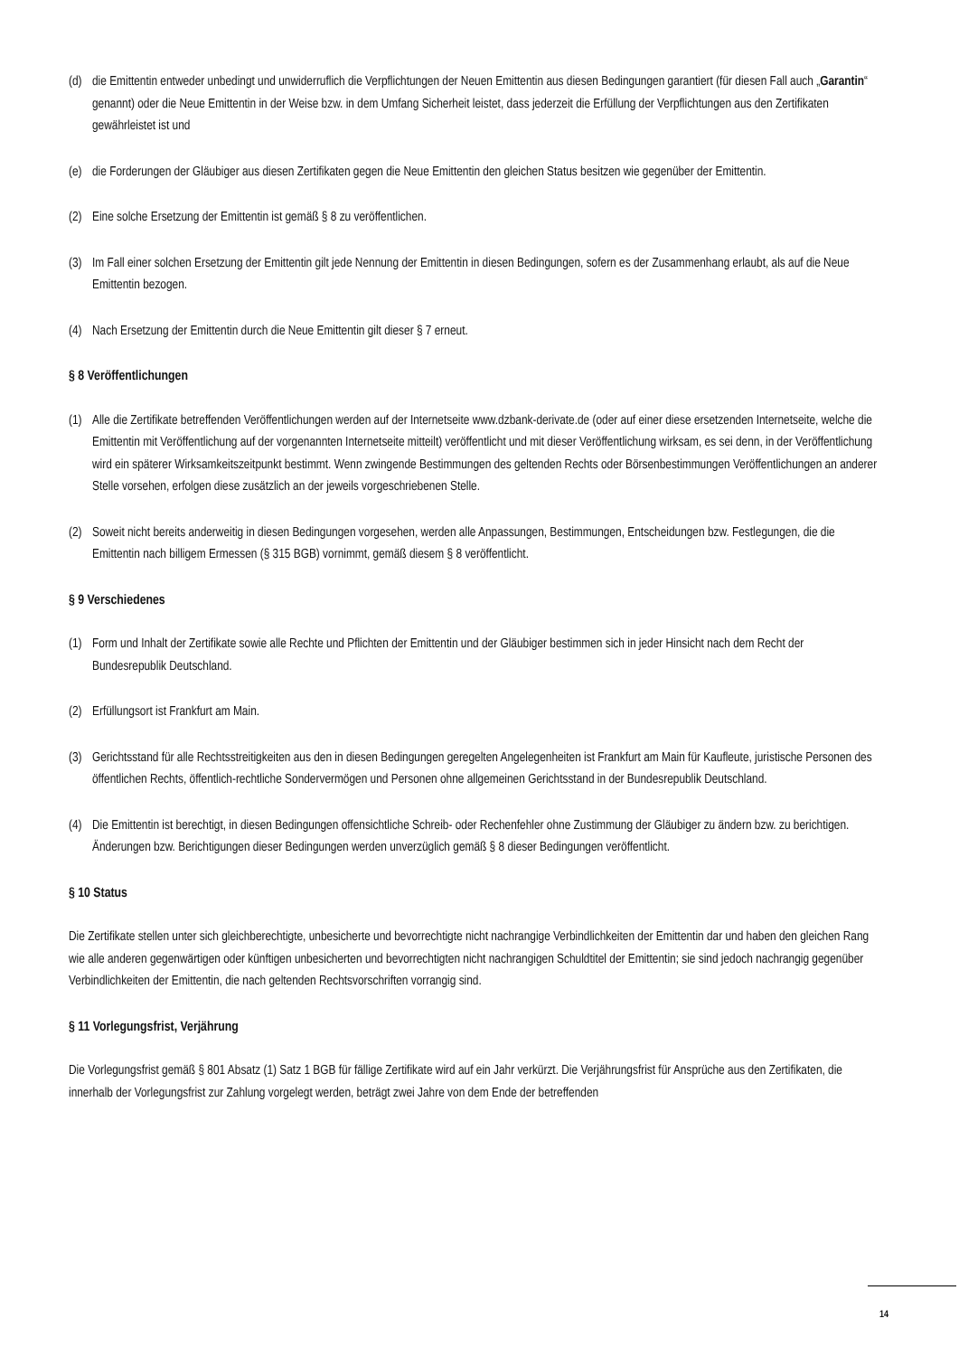(d) die Emittentin entweder unbedingt und unwiderruflich die Verpflichtungen der Neuen Emittentin aus diesen Bedingungen garantiert (für diesen Fall auch „Garantin“ genannt) oder die Neue Emittentin in der Weise bzw. in dem Umfang Sicherheit leistet, dass jederzeit die Erfüllung der Verpflichtungen aus den Zertifikaten gewährleistet ist und
(e) die Forderungen der Gläubiger aus diesen Zertifikaten gegen die Neue Emittentin den gleichen Status besitzen wie gegenüber der Emittentin.
(2) Eine solche Ersetzung der Emittentin ist gemäß § 8 zu veröffentlichen.
(3) Im Fall einer solchen Ersetzung der Emittentin gilt jede Nennung der Emittentin in diesen Bedingungen, sofern es der Zusammenhang erlaubt, als auf die Neue Emittentin bezogen.
(4) Nach Ersetzung der Emittentin durch die Neue Emittentin gilt dieser § 7 erneut.
§ 8 Veröffentlichungen
(1) Alle die Zertifikate betreffenden Veröffentlichungen werden auf der Internetseite www.dzbank-derivate.de (oder auf einer diese ersetzenden Internetseite, welche die Emittentin mit Veröffentlichung auf der vorgenannten Internetseite mitteilt) veröffentlicht und mit dieser Veröffentlichung wirksam, es sei denn, in der Veröffentlichung wird ein späterer Wirksamkeitszeitpunkt bestimmt. Wenn zwingende Bestimmungen des geltenden Rechts oder Börsenbestimmungen Veröffentlichungen an anderer Stelle vorsehen, erfolgen diese zusätzlich an der jeweils vorgeschriebenen Stelle.
(2) Soweit nicht bereits anderweitig in diesen Bedingungen vorgesehen, werden alle Anpassungen, Bestimmungen, Entscheidungen bzw. Festlegungen, die die Emittentin nach billigem Ermessen (§ 315 BGB) vornimmt, gemäß diesem § 8 veröffentlicht.
§ 9 Verschiedenes
(1) Form und Inhalt der Zertifikate sowie alle Rechte und Pflichten der Emittentin und der Gläubiger bestimmen sich in jeder Hinsicht nach dem Recht der Bundesrepublik Deutschland.
(2) Erfüllungsort ist Frankfurt am Main.
(3) Gerichtsstand für alle Rechtsstreitigkeiten aus den in diesen Bedingungen geregelten Angelegenheiten ist Frankfurt am Main für Kaufleute, juristische Personen des öffentlichen Rechts, öffentlich-rechtliche Sondervermögen und Personen ohne allgemeinen Gerichtsstand in der Bundesrepublik Deutschland.
(4) Die Emittentin ist berechtigt, in diesen Bedingungen offensichtliche Schreib- oder Rechenfehler ohne Zustimmung der Gläubiger zu ändern bzw. zu berichtigen. Änderungen bzw. Berichtigungen dieser Bedingungen werden unverzüglich gemäß § 8 dieser Bedingungen veröffentlicht.
§ 10 Status
Die Zertifikate stellen unter sich gleichberechtigte, unbesicherte und bevorrechtigte nicht nachrangige Verbindlichkeiten der Emittentin dar und haben den gleichen Rang wie alle anderen gegenwärtigen oder künftigen unbesicherten und bevorrechtigten nicht nachrangigen Schuldtitel der Emittentin; sie sind jedoch nachrangig gegenüber Verbindlichkeiten der Emittentin, die nach geltenden Rechtsvorschriften vorrangig sind.
§ 11 Vorlegungsfrist, Verjährung
Die Vorlegungsfrist gemäß § 801 Absatz (1) Satz 1 BGB für fällige Zertifikate wird auf ein Jahr verkürzt. Die Verjährungsfrist für Ansprüche aus den Zertifikaten, die innerhalb der Vorlegungsfrist zur Zahlung vorgelegt werden, beträgt zwei Jahre von dem Ende der betreffenden
14